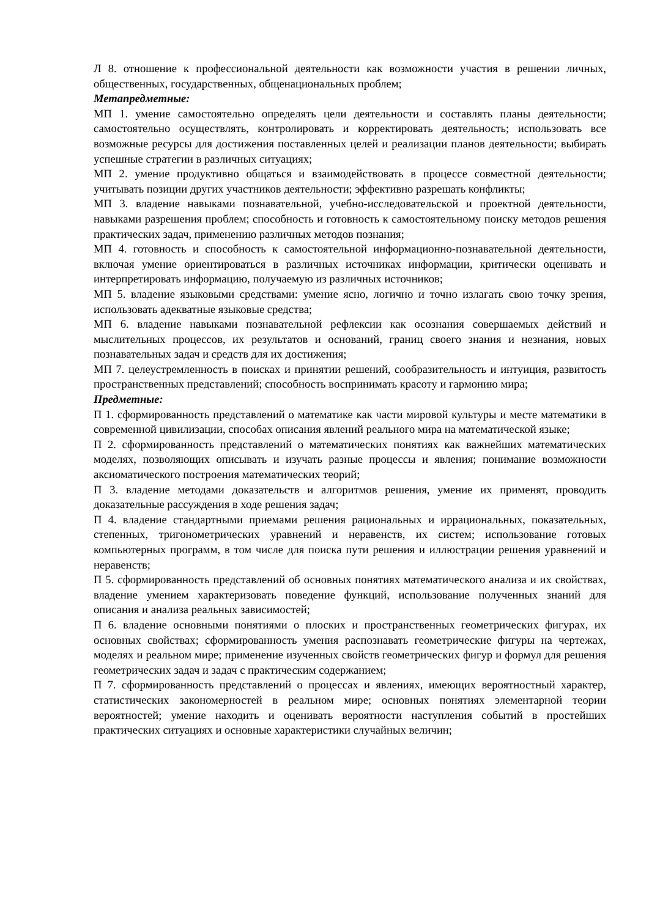Л 8. отношение к профессиональной деятельности как возможности участия в решении личных, общественных, государственных, общенациональных проблем;
Метапредметные:
МП 1. умение самостоятельно определять цели деятельности и составлять планы деятельности; самостоятельно осуществлять, контролировать и корректировать деятельность; использовать все возможные ресурсы для достижения поставленных целей и реализации планов деятельности; выбирать успешные стратегии в различных ситуациях;
МП 2. умение продуктивно общаться и взаимодействовать в процессе совместной деятельности; учитывать позиции других участников деятельности; эффективно разрешать конфликты;
МП 3. владение навыками познавательной, учебно-исследовательской и проектной деятельности, навыками разрешения проблем; способность и готовность к самостоятельному поиску методов решения практических задач, применению различных методов познания;
МП 4. готовность и способность к самостоятельной информационно-познавательной деятельности, включая умение ориентироваться в различных источниках информации, критически оценивать и интерпретировать информацию, получаемую из различных источников;
МП 5. владение языковыми средствами: умение ясно, логично и точно излагать свою точку зрения, использовать адекватные языковые средства;
МП 6. владение навыками познавательной рефлексии как осознания совершаемых действий и мыслительных процессов, их результатов и оснований, границ своего знания и незнания, новых познавательных задач и средств для их достижения;
МП 7. целеустремленность в поисках и принятии решений, сообразительность и интуиция, развитость пространственных представлений; способность воспринимать красоту и гармонию мира;
Предметные:
П 1. сформированность представлений о математике как части мировой культуры и месте математики в современной цивилизации, способах описания явлений реального мира на математической языке;
П 2. сформированность представлений о математических понятиях как важнейших математических моделях, позволяющих описывать и изучать разные процессы и явления; понимание возможности аксиоматического построения математических теорий;
П 3. владение методами доказательств и алгоритмов решения, умение их применят, проводить доказательные рассуждения в ходе решения задач;
П 4. владение стандартными приемами решения рациональных и иррациональных, показательных, степенных, тригонометрических уравнений и неравенств, их систем; использование готовых компьютерных программ, в том числе для поиска пути решения и иллюстрации решения уравнений и неравенств;
П 5. сформированность представлений об основных понятиях математического анализа и их свойствах, владение умением характеризовать поведение функций, использование полученных знаний для описания и анализа реальных зависимостей;
П 6. владение основными понятиями о плоских и пространственных геометрических фигурах, их основных свойствах; сформированность умения распознавать геометрические фигуры на чертежах, моделях и реальном мире; применение изученных свойств геометрических фигур и формул для решения геометрических задач и задач с практическим содержанием;
П 7. сформированность представлений о процессах и явлениях, имеющих вероятностный характер, статистических закономерностей в реальном мире; основных понятиях элементарной теории вероятностей; умение находить и оценивать вероятности наступления событий в простейших практических ситуациях и основные характеристики случайных величин;